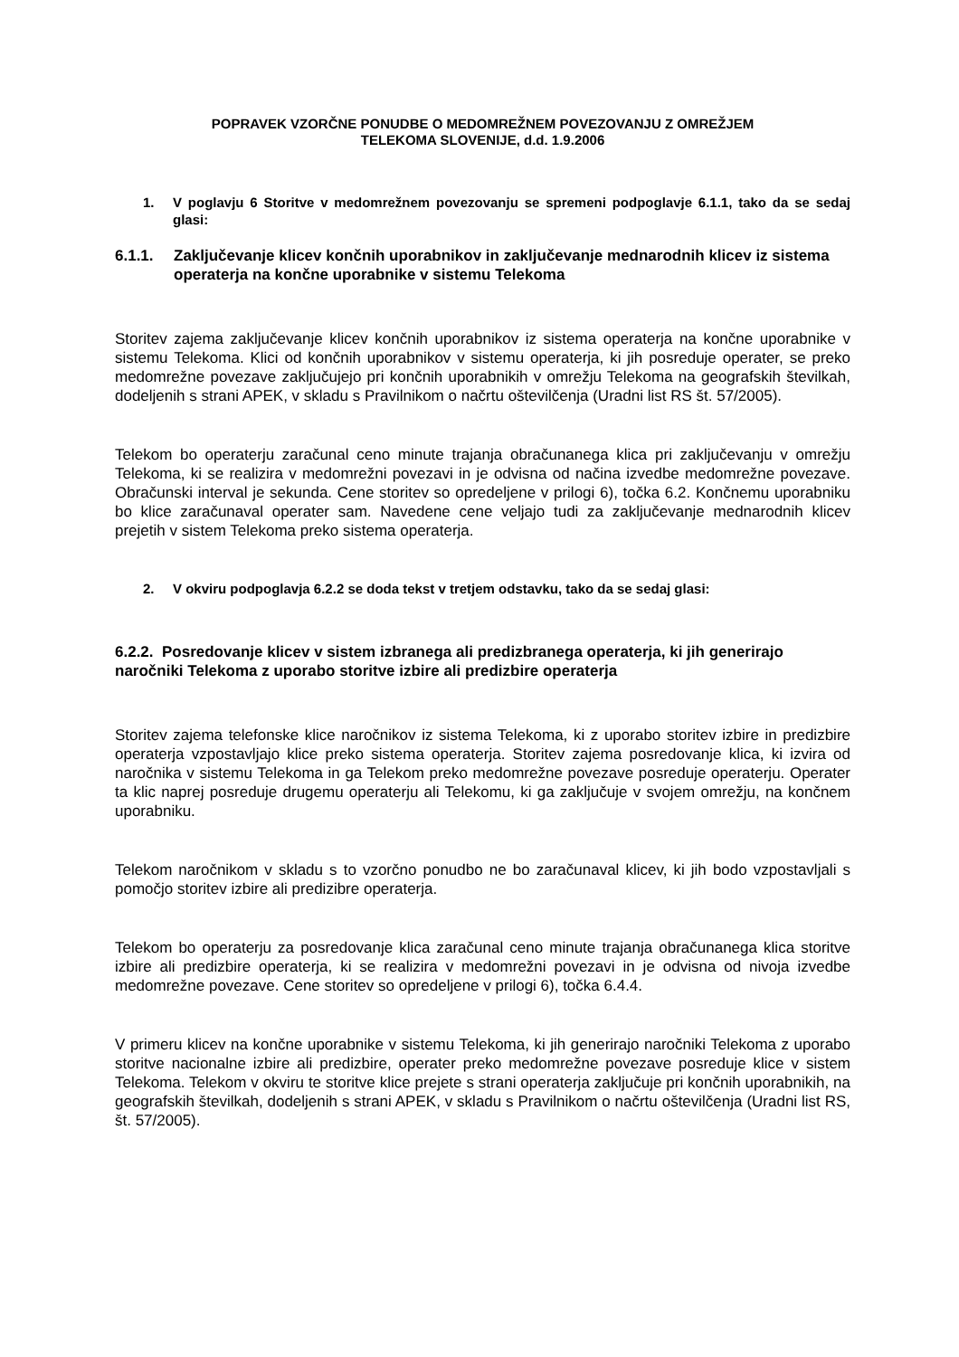POPRAVEK VZORČNE PONUDBE O MEDOMREŽNEM POVEZOVANJU Z OMREŽJEM
TELEKOMA SLOVENIJE, d.d. 1.9.2006
1. V poglavju 6 Storitve v medomrežnem povezovanju se spremeni podpoglavje 6.1.1, tako da se sedaj glasi:
6.1.1. Zaključevanje klicev končnih uporabnikov in zaključevanje mednarodnih klicev iz sistema operaterja na končne uporabnike v sistemu Telekoma
Storitev zajema zaključevanje klicev končnih uporabnikov iz sistema operaterja na končne uporabnike v sistemu Telekoma. Klici od končnih uporabnikov v sistemu operaterja, ki jih posreduje operater, se preko medomrežne povezave zaključujejo pri končnih uporabnikih v omrežju Telekoma na geografskih številkah, dodeljenih s strani APEK, v skladu s Pravilnikom o načrtu oštevilčenja (Uradni list RS št. 57/2005).
Telekom bo operaterju zaračunal ceno minute trajanja obračunanega klica pri zaključevanju v omrežju Telekoma, ki se realizira v medomrežni povezavi in je odvisna od načina izvedbe medomrežne povezave. Obračunski interval je sekunda. Cene storitev so opredeljene v prilogi 6), točka 6.2. Končnemu uporabniku bo klice zaračunaval operater sam. Navedene cene veljajo tudi za zaključevanje mednarodnih klicev prejetih v sistem Telekoma preko sistema operaterja.
2. V okviru podpoglavja 6.2.2 se doda tekst v tretjem odstavku, tako da se sedaj glasi:
6.2.2. Posredovanje klicev v sistem izbranega ali predizbranega operaterja, ki jih generirajo naročniki Telekoma z uporabo storitve izbire ali predizbire operaterja
Storitev zajema telefonske klice naročnikov iz sistema Telekoma, ki z uporabo storitev izbire in predizbire operaterja vzpostavljajo klice preko sistema operaterja. Storitev zajema posredovanje klica, ki izvira od naročnika v sistemu Telekoma in ga Telekom preko medomrežne povezave posreduje operaterju. Operater ta klic naprej posreduje drugemu operaterju ali Telekomu, ki ga zaključuje v svojem omrežju, na končnem uporabniku.
Telekom naročnikom v skladu s to vzorčno ponudbo ne bo zaračunaval klicev, ki jih bodo vzpostavljali s pomočjo storitev izbire ali predizibre operaterja.
Telekom bo operaterju za posredovanje klica zaračunal ceno minute trajanja obračunanega klica storitve izbire ali predizbire operaterja, ki se realizira v medomrežni povezavi in je odvisna od nivoja izvedbe medomrežne povezave. Cene storitev so opredeljene v prilogi 6), točka 6.4.4.
V primeru klicev na končne uporabnike v sistemu Telekoma, ki jih generirajo naročniki Telekoma z uporabo storitve nacionalne izbire ali predizbire, operater preko medomrežne povezave posreduje klice v sistem Telekoma. Telekom v okviru te storitve klice prejete s strani operaterja zaključuje pri končnih uporabnikih, na geografskih številkah, dodeljenih s strani APEK, v skladu s Pravilnikom o načrtu oštevilčenja (Uradni list RS, št. 57/2005).